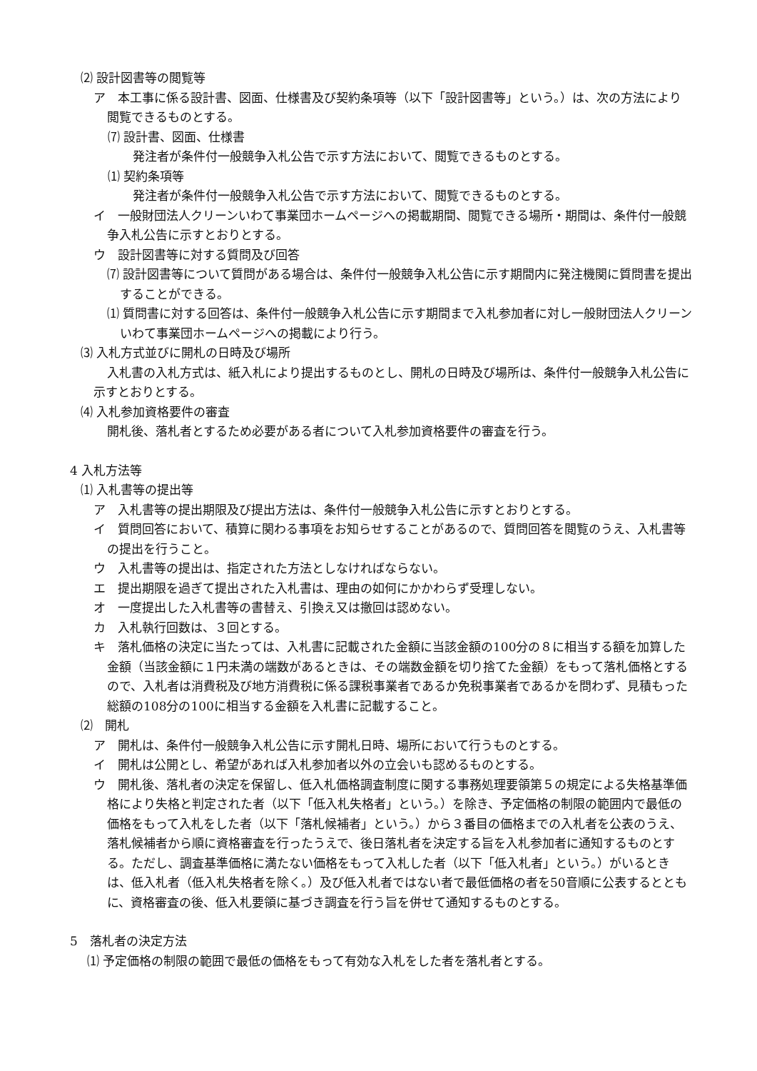⑵ 設計図書等の閲覧等
ア　本工事に係る設計書、図面、仕様書及び契約条項等（以下「設計図書等」という。）は、次の方法により閲覧できるものとする。
⑺ 設計書、図面、仕様書
発注者が条件付一般競争入札公告で示す方法において、閲覧できるものとする。
⑴ 契約条項等
発注者が条件付一般競争入札公告で示す方法において、閲覧できるものとする。
イ　一般財団法人クリーンいわて事業団ホームページへの掲載期間、閲覧できる場所・期間は、条件付一般競争入札公告に示すとおりとする。
ウ　設計図書等に対する質問及び回答
⑺ 設計図書等について質問がある場合は、条件付一般競争入札公告に示す期間内に発注機関に質問書を提出することができる。
⑴ 質問書に対する回答は、条件付一般競争入札公告に示す期間まで入札参加者に対し一般財団法人クリーンいわて事業団ホームページへの掲載により行う。
⑶ 入札方式並びに開札の日時及び場所
入札書の入札方式は、紙入札により提出するものとし、開札の日時及び場所は、条件付一般競争入札公告に示すとおりとする。
⑷ 入札参加資格要件の審査
開札後、落札者とするため必要がある者について入札参加資格要件の審査を行う。
4 入札方法等
⑴ 入札書等の提出等
ア　入札書等の提出期限及び提出方法は、条件付一般競争入札公告に示すとおりとする。
イ　質問回答において、積算に関わる事項をお知らせすることがあるので、質問回答を閲覧のうえ、入札書等の提出を行うこと。
ウ　入札書等の提出は、指定された方法としなければならない。
エ　提出期限を過ぎて提出された入札書は、理由の如何にかかわらず受理しない。
オ　一度提出した入札書等の書替え、引換え又は撤回は認めない。
カ　入札執行回数は、３回とする。
キ　落札価格の決定に当たっては、入札書に記載された金額に当該金額の100分の８に相当する額を加算した金額（当該金額に１円未満の端数があるときは、その端数金額を切り捨てた金額）をもって落札価格とするので、入札者は消費税及び地方消費税に係る課税事業者であるか免税事業者であるかを問わず、見積もった総額の108分の100に相当する金額を入札書に記載すること。
⑵　開札
ア　開札は、条件付一般競争入札公告に示す開札日時、場所において行うものとする。
イ　開札は公開とし、希望があれば入札参加者以外の立会いも認めるものとする。
ウ　開札後、落札者の決定を保留し、低入札価格調査制度に関する事務処理要領第５の規定による失格基準価格により失格と判定された者（以下「低入札失格者」という。）を除き、予定価格の制限の範囲内で最低の価格をもって入札をした者（以下「落札候補者」という。）から３番目の価格までの入札者を公表のうえ、落札候補者から順に資格審査を行ったうえで、後日落札者を決定する旨を入札参加者に通知するものとする。ただし、調査基準価格に満たない価格をもって入札した者（以下「低入札者」という。）がいるときは、低入札者（低入札失格者を除く。）及び低入札者ではない者で最低価格の者を50音順に公表するとともに、資格審査の後、低入札要領に基づき調査を行う旨を併せて通知するものとする。
5　落札者の決定方法
⑴ 予定価格の制限の範囲で最低の価格をもって有効な入札をした者を落札者とする。